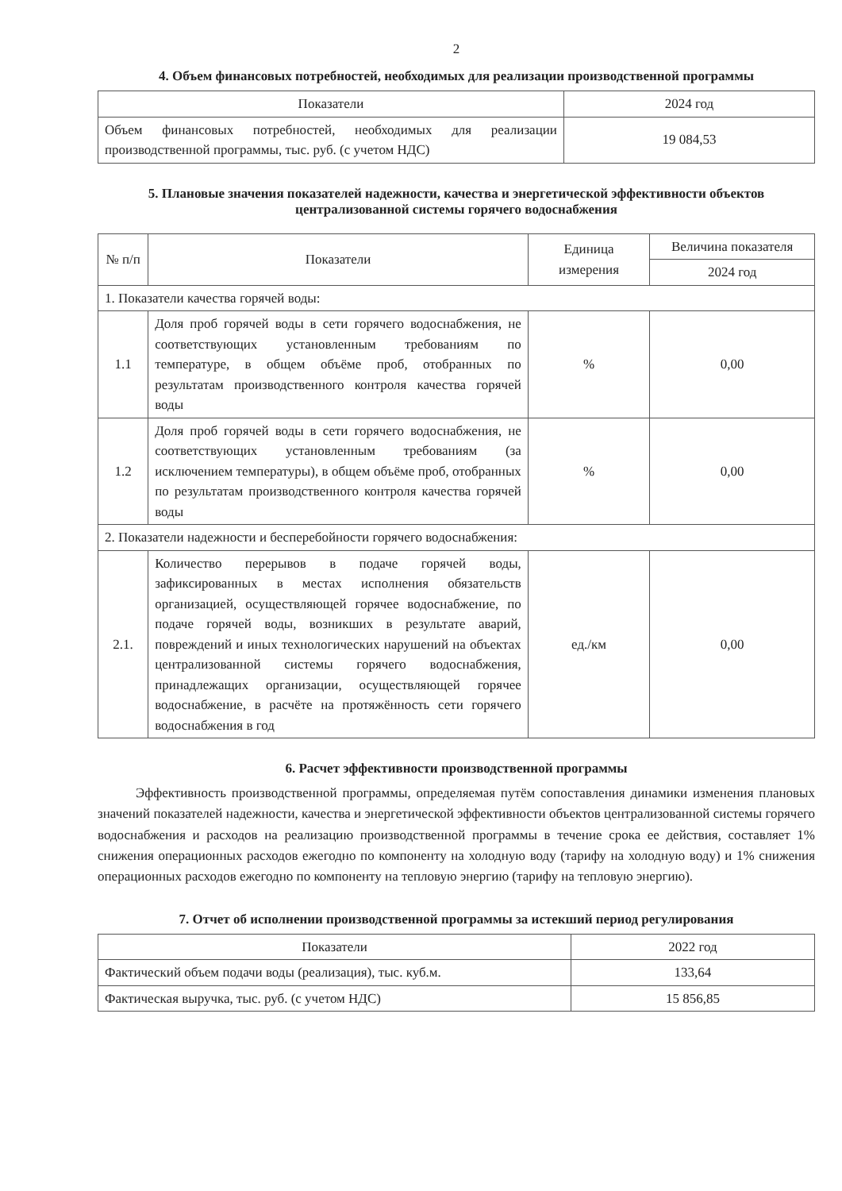2
4. Объем финансовых потребностей, необходимых для реализации производственной программы
| Показатели | 2024 год |
| --- | --- |
| Объем финансовых потребностей, необходимых для реализации производственной программы, тыс. руб. (с учетом НДС) | 19 084,53 |
5. Плановые значения показателей надежности, качества и энергетической эффективности объектов централизованной системы горячего водоснабжения
| № п/п | Показатели | Единица измерения | Величина показателя |
| --- | --- | --- | --- |
| | | | 2024 год |
| 1. Показатели качества горячей воды: | | | |
| 1.1 | Доля проб горячей воды в сети горячего водоснабжения, не соответствующих установленным требованиям по температуре, в общем объёме проб, отобранных по результатам производственного контроля качества горячей воды | % | 0,00 |
| 1.2 | Доля проб горячей воды в сети горячего водоснабжения, не соответствующих установленным требованиям (за исключением температуры), в общем объёме проб, отобранных по результатам производственного контроля качества горячей воды | % | 0,00 |
| 2. Показатели надежности и бесперебойности горячего водоснабжения: | | | |
| 2.1. | Количество перерывов в подаче горячей воды, зафиксированных в местах исполнения обязательств организацией, осуществляющей горячее водоснабжение, по подаче горячей воды, возникших в результате аварий, повреждений и иных технологических нарушений на объектах централизованной системы горячего водоснабжения, принадлежащих организации, осуществляющей горячее водоснабжение, в расчёте на протяжённость сети горячего водоснабжения в год | ед./км | 0,00 |
6. Расчет эффективности производственной программы
Эффективность производственной программы, определяемая путём сопоставления динамики изменения плановых значений показателей надежности, качества и энергетической эффективности объектов централизованной системы горячего водоснабжения и расходов на реализацию производственной программы в течение срока ее действия, составляет 1% снижения операционных расходов ежегодно по компоненту на холодную воду (тарифу на холодную воду) и 1% снижения операционных расходов ежегодно по компоненту на тепловую энергию (тарифу на тепловую энергию).
7. Отчет об исполнении производственной программы за истекший период регулирования
| Показатели | 2022 год |
| --- | --- |
| Фактический объем подачи воды (реализация), тыс. куб.м. | 133,64 |
| Фактическая выручка, тыс. руб. (с учетом НДС) | 15 856,85 |